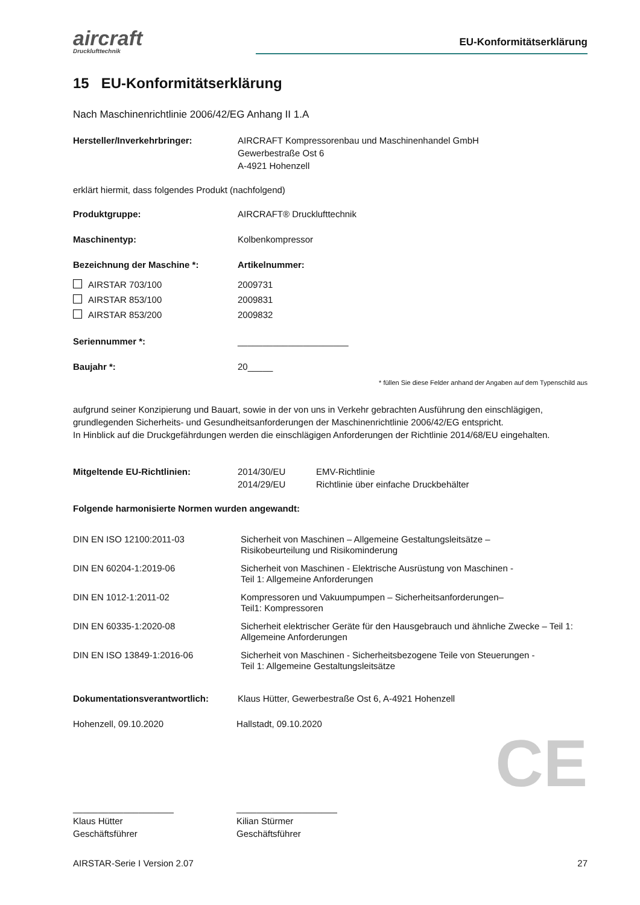aircraft
Drucklufttechnik
EU-Konformitätserklärung
15 EU-Konformitätserklärung
Nach Maschinenrichtlinie 2006/42/EG Anhang II 1.A
| Hersteller/Inverkehrbringer: | AIRCRAFT Kompressorenbau und Maschinenhandel GmbH Gewerbestraße Ost 6 A-4921 Hohenzell |
erklärt hiermit, dass folgendes Produkt (nachfolgend)
| Produktgruppe: | AIRCRAFT® Drucklufttechnik |
| Maschinentyp: | Kolbenkompressor |
| Bezeichnung der Maschine *: | Artikelnummer: |
| AIRSTAR 703/100 | 2009731 |
| AIRSTAR 853/100 | 2009831 |
| AIRSTAR 853/200 | 2009832 |
| Seriennummer *: | ______________________ |
| Baujahr *: | 20_____ |
* füllen Sie diese Felder anhand der Angaben auf dem Typenschild aus
aufgrund seiner Konzipierung und Bauart, sowie in der von uns in Verkehr gebrachten Ausführung den einschlägigen, grundlegenden Sicherheits- und Gesundheitsanforderungen der Maschinenrichtlinie 2006/42/EG entspricht.
In Hinblick auf die Druckgefährdungen werden die einschlägigen Anforderungen der Richtlinie 2014/68/EU eingehalten.
| Mitgeltende EU-Richtlinien: | 2014/30/EU 2014/29/EU | EMV-Richtlinie Richtlinie über einfache Druckbehälter |
Folgende harmonisierte Normen wurden angewandt:
| DIN EN ISO 12100:2011-03 | Sicherheit von Maschinen – Allgemeine Gestaltungsleitsätze – Risikobeurteilung und Risikominderung |
| DIN EN 60204-1:2019-06 | Sicherheit von Maschinen - Elektrische Ausrüstung von Maschinen - Teil 1: Allgemeine Anforderungen |
| DIN EN 1012-1:2011-02 | Kompressoren und Vakuumpumpen – Sicherheitsanforderungen– Teil1: Kompressoren |
| DIN EN 60335-1:2020-08 | Sicherheit elektrischer Geräte für den Hausgebrauch und ähnliche Zwecke – Teil 1: Allgemeine Anforderungen |
| DIN EN ISO 13849-1:2016-06 | Sicherheit von Maschinen - Sicherheitsbezogene Teile von Steuerungen - Teil 1: Allgemeine Gestaltungsleitsätze |
| Dokumentationsverantwortlich: | Klaus Hütter, Gewerbestraße Ost 6, A-4921 Hohenzell |
| Hohenzell, 09.10.2020 | Hallstadt, 09.10.2020 | |
| ____________________ | ____________________ | CE |
| Klaus Hütter Geschäftsführer | Kilian Stürmer Geschäftsführer | |
AIRSTAR-Serie I Version 2.07 27